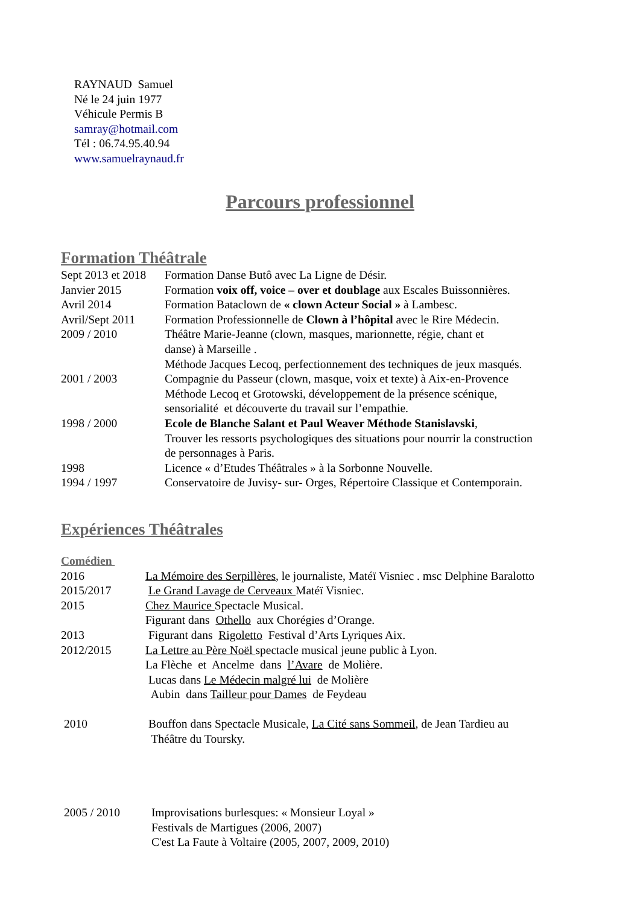RAYNAUD Samuel
Né le 24 juin 1977
Véhicule Permis B
samray@hotmail.com
Tél : 06.74.95.40.94
www.samuelraynaud.fr
Parcours professionnel
Formation Théâtrale
Sept 2013 et 2018
Formation Danse Butô avec La Ligne de Désir.
Janvier 2015 Formation voix off, voice – over et doublage aux Escales Buissonnières.
Avril 2014 Formation Bataclown de « clown Acteur Social » à Lambesc.
Avril/Sept 2011
Formation Professionnelle de Clown à l’hôpital avec le Rire Médecin.
2009 / 2010 Théâtre Marie-Jeanne (clown, masques, marionnette, régie, chant et
danse) à Marseille .
Méthode Jacques Lecoq, perfectionnement des techniques de jeux masqués.
2001 / 2003 Compagnie du Passeur (clown, masque, voix et texte) à Aix-en-Provence
Méthode Lecoq et Grotowski, développement de la présence scénique,
sensorialité et découverte du travail sur l’empathie.
1998 / 2000 Ecole de Blanche Salant et Paul Weaver Méthode Stanislavski,
Trouver les ressorts psychologiques des situations pour nourrir la construction
de personnages à Paris.
1998 Licence « d’Etudes Théâtrales » à la Sorbonne Nouvelle.
1994 / 1997 Conservatoire de Juvisy- sur- Orges, Répertoire Classique et Contemporain.
Expériences Théâtrales
Comédien
2016 La Mémoire des Serpillères, le journaliste, Matéï Visniec . msc Delphine Baralotto
2015/2017 Le Grand Lavage de Cerveaux Matéï Visniec.
2015 Chez Maurice Spectacle Musical.
Figurant dans Othello aux Chorégies d’Orange.
2013 Figurant dans Rigoletto Festival d’Arts Lyriques Aix.
2012/2015 La Lettre au Père Noël spectacle musical jeune public à Lyon.
La Flèche et Ancelme dans l’Avare de Molière.
Lucas dans Le Médecin malgré lui de Molière
Aubin dans Tailleur pour Dames de Feydeau
2010 Bouffon dans Spectacle Musicale, La Cité sans Sommeil, de Jean Tardieu au
Théâtre du Toursky.
2005 / 2010 Improvisations burlesques: « Monsieur Loyal »
Festivals de Martigues (2006, 2007)
C'est La Faute à Voltaire (2005, 2007, 2009, 2010)